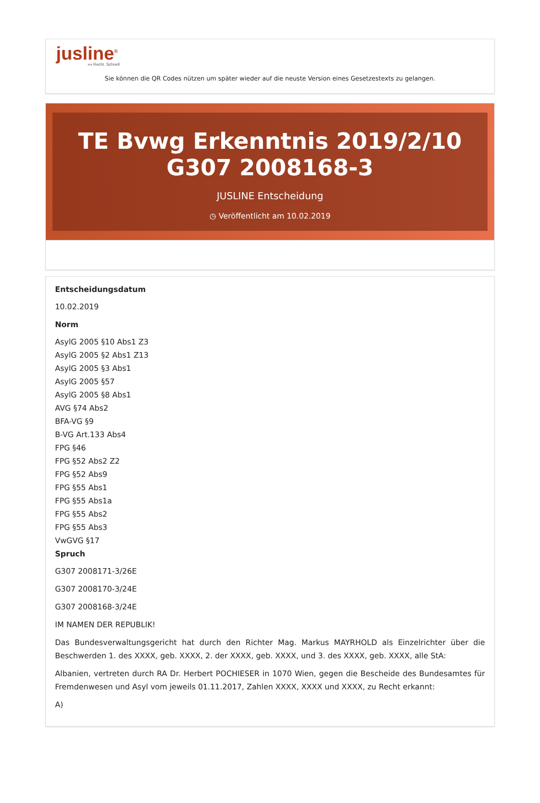jusline<sup>®</sup>
»» Recht. Schnell
Sie können die QR Codes nützen um später wieder auf die neuste Version eines Gesetzestexts zu gelangen.
TE Bvwg Erkenntnis 2019/2/10 G307 2008168-3
JUSLINE Entscheidung
◷ Veröffentlicht am 10.02.2019
Entscheidungsdatum
10.02.2019
Norm
AsylG 2005 §10 Abs1 Z3
AsylG 2005 §2 Abs1 Z13
AsylG 2005 §3 Abs1
AsylG 2005 §57
AsylG 2005 §8 Abs1
AVG §74 Abs2
BFA-VG §9
B-VG Art.133 Abs4
FPG §46
FPG §52 Abs2 Z2
FPG §52 Abs9
FPG §55 Abs1
FPG §55 Abs1a
FPG §55 Abs2
FPG §55 Abs3
VwGVG §17
Spruch
G307 2008171-3/26E
G307 2008170-3/24E
G307 2008168-3/24E
IM NAMEN DER REPUBLIK!
Das Bundesverwaltungsgericht hat durch den Richter Mag. Markus MAYRHOLD als Einzelrichter über die Beschwerden 1. des XXXX, geb. XXXX, 2. der XXXX, geb. XXXX, und 3. des XXXX, geb. XXXX, alle StA:
Albanien, vertreten durch RA Dr. Herbert POCHIESER in 1070 Wien, gegen die Bescheide des Bundesamtes für Fremdenwesen und Asyl vom jeweils 01.11.2017, Zahlen XXXX, XXXX und XXXX, zu Recht erkannt:
A)